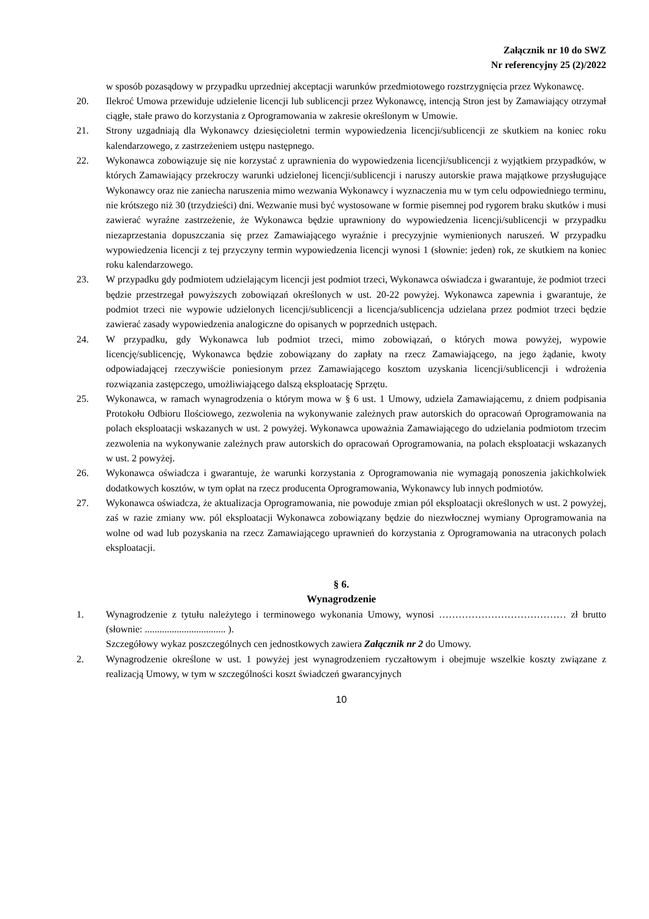Załącznik nr 10 do SWZ
Nr referencyjny 25 (2)/2022
w sposób pozasądowy w przypadku uprzedniej akceptacji warunków przedmiotowego rozstrzygnięcia przez Wykonawcę.
20. Ilekroć Umowa przewiduje udzielenie licencji lub sublicencji przez Wykonawcę, intencją Stron jest by Zamawiający otrzymał ciągłe, stałe prawo do korzystania z Oprogramowania w zakresie określonym w Umowie.
21. Strony uzgadniają dla Wykonawcy dziesięcioletni termin wypowiedzenia licencji/sublicencji ze skutkiem na koniec roku kalendarzowego, z zastrzeżeniem ustępu następnego.
22. Wykonawca zobowiązuje się nie korzystać z uprawnienia do wypowiedzenia licencji/sublicencji z wyjątkiem przypadków, w których Zamawiający przekroczy warunki udzielonej licencji/sublicencji i naruszy autorskie prawa majątkowe przysługujące Wykonawcy oraz nie zaniecha naruszenia mimo wezwania Wykonawcy i wyznaczenia mu w tym celu odpowiedniego terminu, nie krótszego niż 30 (trzydzieści) dni. Wezwanie musi być wystosowane w formie pisemnej pod rygorem braku skutków i musi zawierać wyraźne zastrzeżenie, że Wykonawca będzie uprawniony do wypowiedzenia licencji/sublicencji w przypadku niezaprzestania dopuszczania się przez Zamawiającego wyraźnie i precyzyjnie wymienionych naruszeń. W przypadku wypowiedzenia licencji z tej przyczyny termin wypowiedzenia licencji wynosi 1 (słownie: jeden) rok, ze skutkiem na koniec roku kalendarzowego.
23. W przypadku gdy podmiotem udzielającym licencji jest podmiot trzeci, Wykonawca oświadcza i gwarantuje, że podmiot trzeci będzie przestrzegał powyższych zobowiązań określonych w ust. 20-22 powyżej. Wykonawca zapewnia i gwarantuje, że podmiot trzeci nie wypowie udzielonych licencji/sublicencji a licencja/sublicencja udzielana przez podmiot trzeci będzie zawierać zasady wypowiedzenia analogiczne do opisanych w poprzednich ustępach.
24. W przypadku, gdy Wykonawca lub podmiot trzeci, mimo zobowiązań, o których mowa powyżej, wypowie licencję/sublicencję, Wykonawca będzie zobowiązany do zapłaty na rzecz Zamawiającego, na jego żądanie, kwoty odpowiadającej rzeczywiście poniesionym przez Zamawiającego kosztom uzyskania licencji/sublicencji i wdrożenia rozwiązania zastępczego, umożliwiającego dalszą eksploatację Sprzętu.
25. Wykonawca, w ramach wynagrodzenia o którym mowa w § 6 ust. 1 Umowy, udziela Zamawiającemu, z dniem podpisania Protokołu Odbioru Ilościowego, zezwolenia na wykonywanie zależnych praw autorskich do opracowań Oprogramowania na polach eksploatacji wskazanych w ust. 2 powyżej. Wykonawca upoważnia Zamawiającego do udzielania podmiotom trzecim zezwolenia na wykonywanie zależnych praw autorskich do opracowań Oprogramowania, na polach eksploatacji wskazanych w ust. 2 powyżej.
26. Wykonawca oświadcza i gwarantuje, że warunki korzystania z Oprogramowania nie wymagają ponoszenia jakichkolwiek dodatkowych kosztów, w tym opłat na rzecz producenta Oprogramowania, Wykonawcy lub innych podmiotów.
27. Wykonawca oświadcza, że aktualizacja Oprogramowania, nie powoduje zmian pól eksploatacji określonych w ust. 2 powyżej, zaś w razie zmiany ww. pól eksploatacji Wykonawca zobowiązany będzie do niezwłocznej wymiany Oprogramowania na wolne od wad lub pozyskania na rzecz Zamawiającego uprawnień do korzystania z Oprogramowania na utraconych polach eksploatacji.
§ 6.
Wynagrodzenie
1. Wynagrodzenie z tytułu należytego i terminowego wykonania Umowy, wynosi ………………………………… zł brutto (słownie: ................................. ).
Szczegółowy wykaz poszczególnych cen jednostkowych zawiera Załącznik nr 2 do Umowy.
2. Wynagrodzenie określone w ust. 1 powyżej jest wynagrodzeniem ryczałtowym i obejmuje wszelkie koszty związane z realizacją Umowy, w tym w szczególności koszt świadczeń gwarancyjnych
10